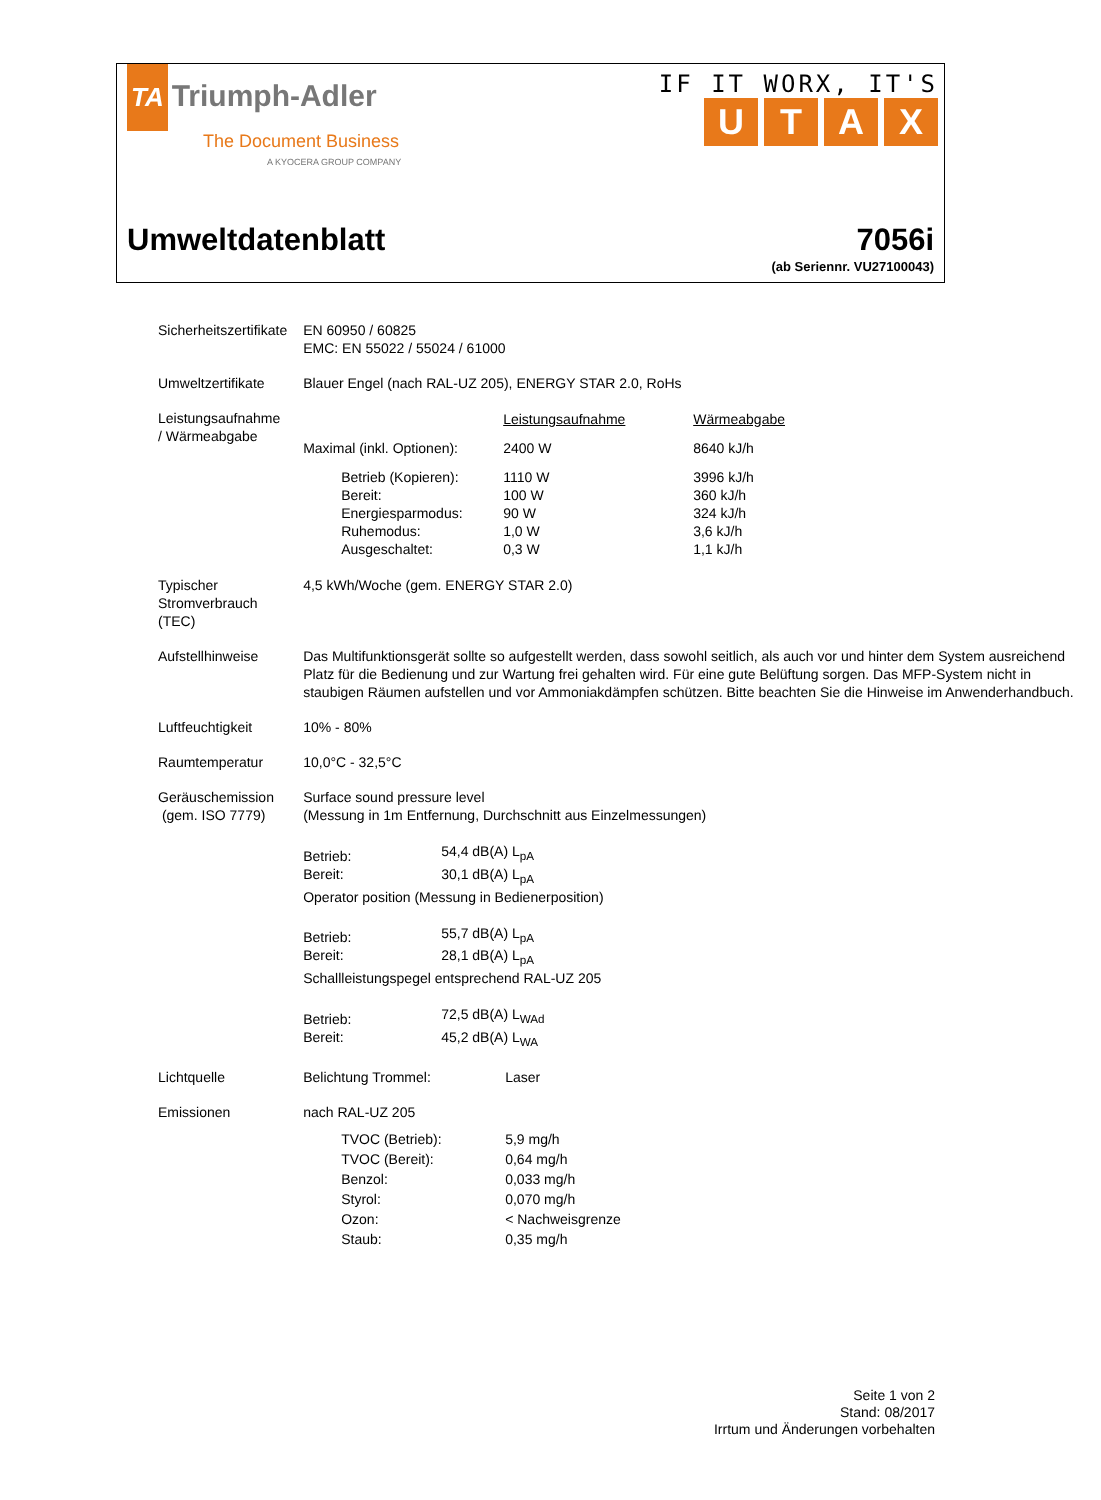TA Triumph-Adler
The Document Business
A KYOCERA GROUP COMPANY
IF IT WORX, IT'S
UTAX
Umweltdatenblatt 7056i
(ab Seriennr. VU27100043)
| Sicherheitszertifikate | EN 60950 / 60825 EMC: EN 55022 / 55024 / 61000 |
| Umweltzertifikate | Blauer Engel (nach RAL-UZ 205), ENERGY STAR 2.0, RoHs |
| Leistungsaufnahme / Wärmeabgabe | / / Leistungsaufnahme / Wärmeabgabe / / Maximal (inkl. Optionen): / 2400 W / 8640 kJ/h / / Betrieb (Kopieren): Bereit: Energiesparmodus: Ruhemodus: Ausgeschaltet: / 1110 W 100 W 90 W 1,0 W 0,3 W / 3996 kJ/h 360 kJ/h 324 kJ/h 3,6 kJ/h 1,1 kJ/h / |
| Typischer Stromverbrauch (TEC) | 4,5 kWh/Woche (gem. ENERGY STAR 2.0) |
| Aufstellhinweise | Das Multifunktionsgerät sollte so aufgestellt werden, dass sowohl seitlich, als auch vor und hinter dem System ausreichend Platz für die Bedienung und zur Wartung frei gehalten wird. Für eine gute Belüftung sorgen. Das MFP-System nicht in staubigen Räumen aufstellen und vor Ammoniakdämpfen schützen. Bitte beachten Sie die Hinweise im Anwenderhandbuch. |
| Luftfeuchtigkeit | 10% - 80% |
| Raumtemperatur | 10,0°C - 32,5°C |
| Geräuschemission (gem. ISO 7779) | Surface sound pressure level (Messung in 1m Entfernung, Durchschnitt aus Einzelmessungen) Betrieb: Bereit: 54,4 dB(A) L<sub>pA</sub> 30,1 dB(A) L<sub>pA</sub> Operator position (Messung in Bedienerposition) Betrieb: Bereit: 55,7 dB(A) L<sub>pA</sub> 28,1 dB(A) L<sub>pA</sub> Schallleistungspegel entsprechend RAL-UZ 205 Betrieb: Bereit: 72,5 dB(A) L<sub>WAd</sub> 45,2 dB(A) L<sub>WA</sub> |
| Lichtquelle | Belichtung Trommel: Laser |
| Emissionen | nach RAL-UZ 205 / TVOC (Betrieb): / 5,9 mg/h / / TVOC (Bereit): / 0,64 mg/h / / Benzol: / 0,033 mg/h / / Styrol: / 0,070 mg/h / / Ozon: / < Nachweisgrenze / / Staub: / 0,35 mg/h / |
Seite 1 von 2
Stand: 08/2017
Irrtum und Änderungen vorbehalten